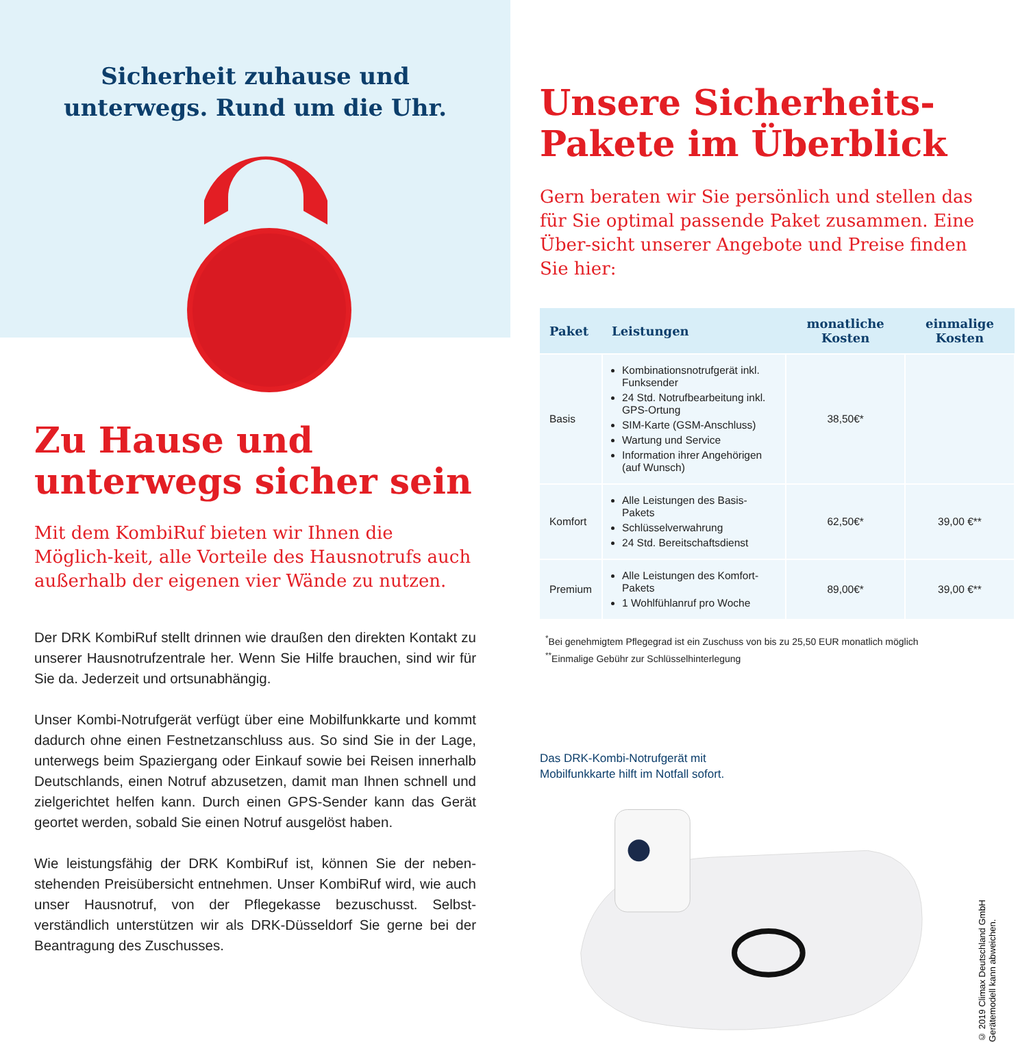Sicherheit zuhause und
unterwegs. Rund um die Uhr.
Zu Hause und unterwegs sicher sein
Mit dem KombiRuf bieten wir Ihnen die Möglich-keit, alle Vorteile des Hausnotrufs auch außerhalb der eigenen vier Wände zu nutzen.
Der DRK KombiRuf stellt drinnen wie draußen den direkten Kontakt zu unserer Hausnotrufzentrale her. Wenn Sie Hilfe brauchen, sind wir für Sie da. Jederzeit und ortsunabhängig.
Unser Kombi-Notrufgerät verfügt über eine Mobilfunkkarte und kommt dadurch ohne einen Festnetzanschluss aus. So sind Sie in der Lage, unterwegs beim Spaziergang oder Einkauf sowie bei Reisen innerhalb Deutschlands, einen Notruf abzusetzen, damit man Ihnen schnell und zielgerichtet helfen kann. Durch einen GPS-Sender kann das Gerät geortet werden, sobald Sie einen Notruf ausgelöst haben.
Wie leistungsfähig der DRK KombiRuf ist, können Sie der neben-stehenden Preisübersicht entnehmen. Unser KombiRuf wird, wie auch unser Hausnotruf, von der Pflegekasse bezuschusst. Selbst-verständlich unterstützen wir als DRK-Düsseldorf Sie gerne bei der Beantragung des Zuschusses.
Unsere Sicherheits-Pakete im Überblick
Gern beraten wir Sie persönlich und stellen das für Sie optimal passende Paket zusammen. Eine Über-sicht unserer Angebote und Preise finden Sie hier:
| Paket | Leistungen | monatliche Kosten | einmalige Kosten |
| --- | --- | --- | --- |
| Basis | Kombinationsnotrufgerät inkl. Funksender 24 Std. Notrufbearbeitung inkl. GPS-Ortung SIM-Karte (GSM-Anschluss) Wartung und Service Information ihrer Angehörigen (auf Wunsch) | 38,50€* | |
| Komfort | Alle Leistungen des Basis-Pakets Schlüsselverwahrung 24 Std. Bereitschaftsdienst | 62,50€* | 39,00 €** |
| Premium | Alle Leistungen des Komfort-Pakets 1 Wohlfühlanruf pro Woche | 89,00€* | 39,00 €** |
<sup>*</sup> Bei genehmigtem Pflegegrad ist ein Zuschuss von bis zu 25,50 EUR monatlich möglich
<sup>**</sup> Einmalige Gebühr zur Schlüsselhinterlegung
Das DRK-Kombi-Notrufgerät mit
Mobilfunkkarte hilft im Notfall sofort.
© 2019 Climax Deutschland GmbH
Gerätemodell kann abweichen.